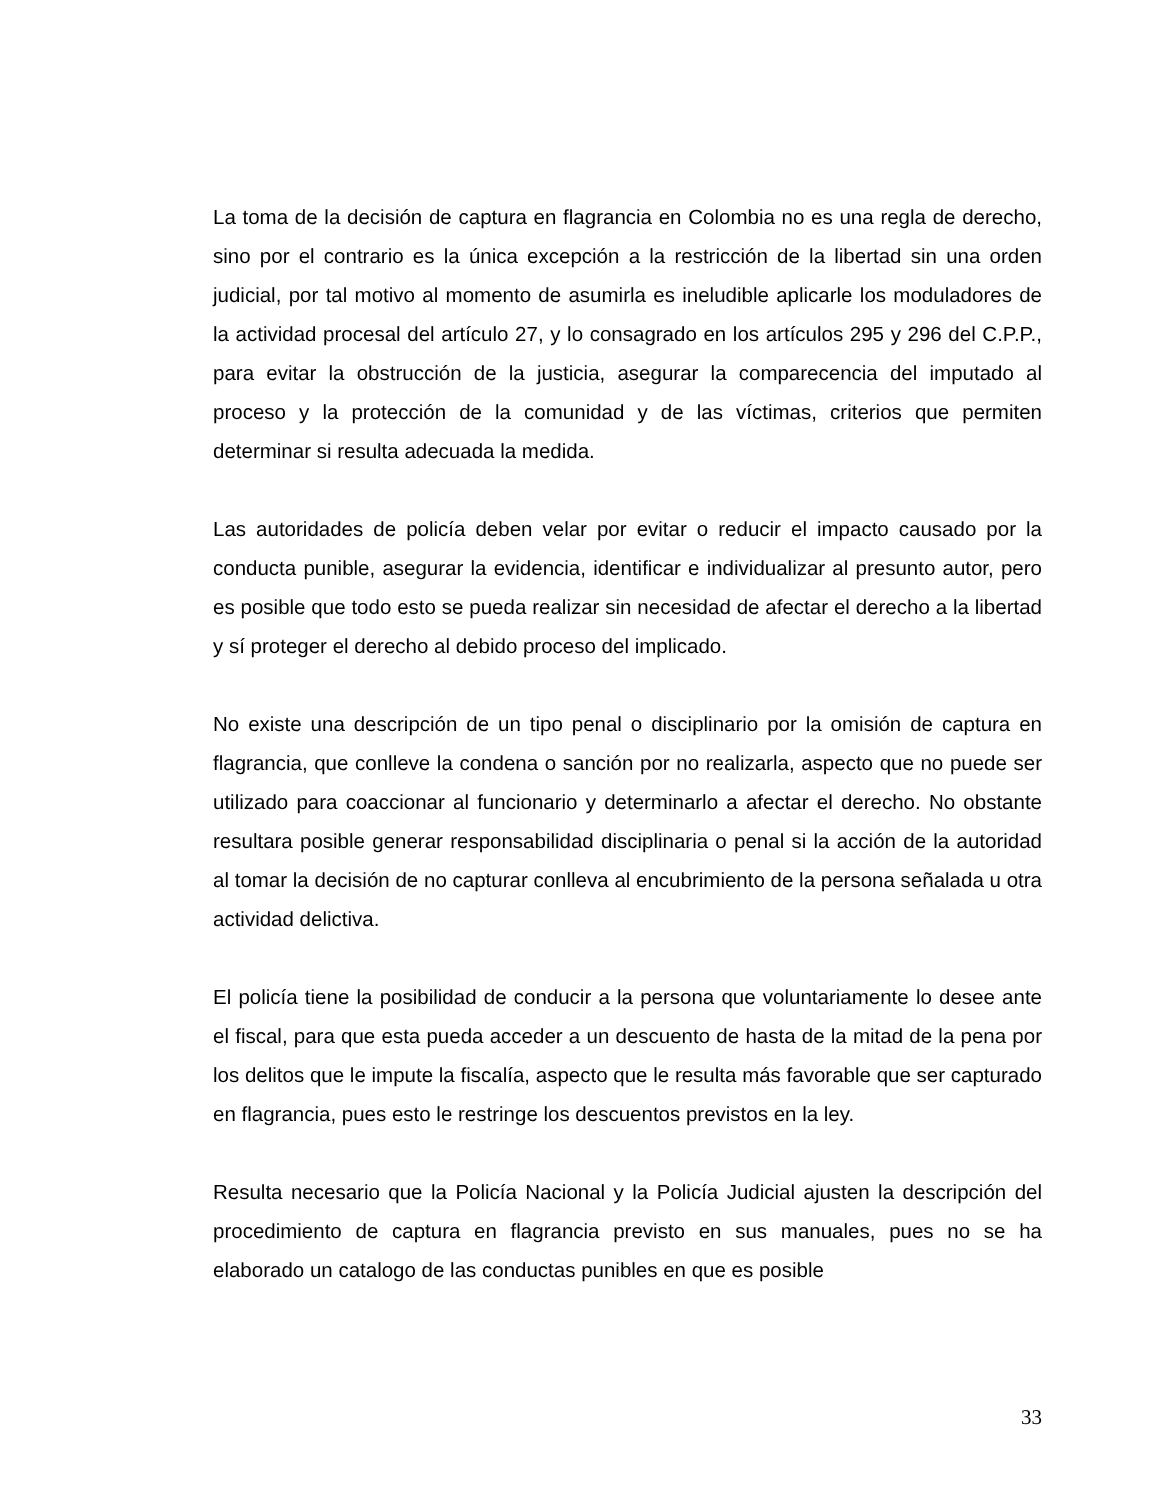La toma de la decisión de captura en flagrancia en Colombia no es una regla de derecho, sino por el contrario es la única excepción a la restricción de la libertad sin una orden judicial, por tal motivo al momento de asumirla es ineludible aplicarle los moduladores de la actividad procesal del artículo 27, y lo consagrado en los artículos 295 y 296 del C.P.P., para evitar la obstrucción de la justicia, asegurar la comparecencia del imputado al proceso y la protección de la comunidad y de las víctimas, criterios que permiten determinar si resulta adecuada la medida.
Las autoridades de policía deben velar por evitar o reducir el impacto causado por la conducta punible, asegurar la evidencia, identificar e individualizar al presunto autor, pero es posible que todo esto se pueda realizar sin necesidad de afectar el derecho a la libertad y sí proteger el derecho al debido proceso del implicado.
No existe una descripción de un tipo penal o disciplinario por la omisión de captura en flagrancia, que conlleve la condena o sanción por no realizarla, aspecto que no puede ser utilizado para coaccionar al funcionario y determinarlo a afectar el derecho. No obstante resultara posible generar responsabilidad disciplinaria o penal si la acción de la autoridad al tomar la decisión de no capturar conlleva al encubrimiento de la persona señalada u otra actividad delictiva.
El policía tiene la posibilidad de conducir a la persona que voluntariamente lo desee ante el fiscal, para que esta pueda acceder a un descuento de hasta de la mitad de la pena por los delitos que le impute la fiscalía, aspecto que le resulta más favorable que ser capturado en flagrancia, pues esto le restringe los descuentos previstos en la ley.
Resulta necesario que la Policía Nacional y la Policía Judicial ajusten la descripción del procedimiento de captura en flagrancia previsto en sus manuales, pues no se ha elaborado un catalogo de las conductas punibles en que es posible
33